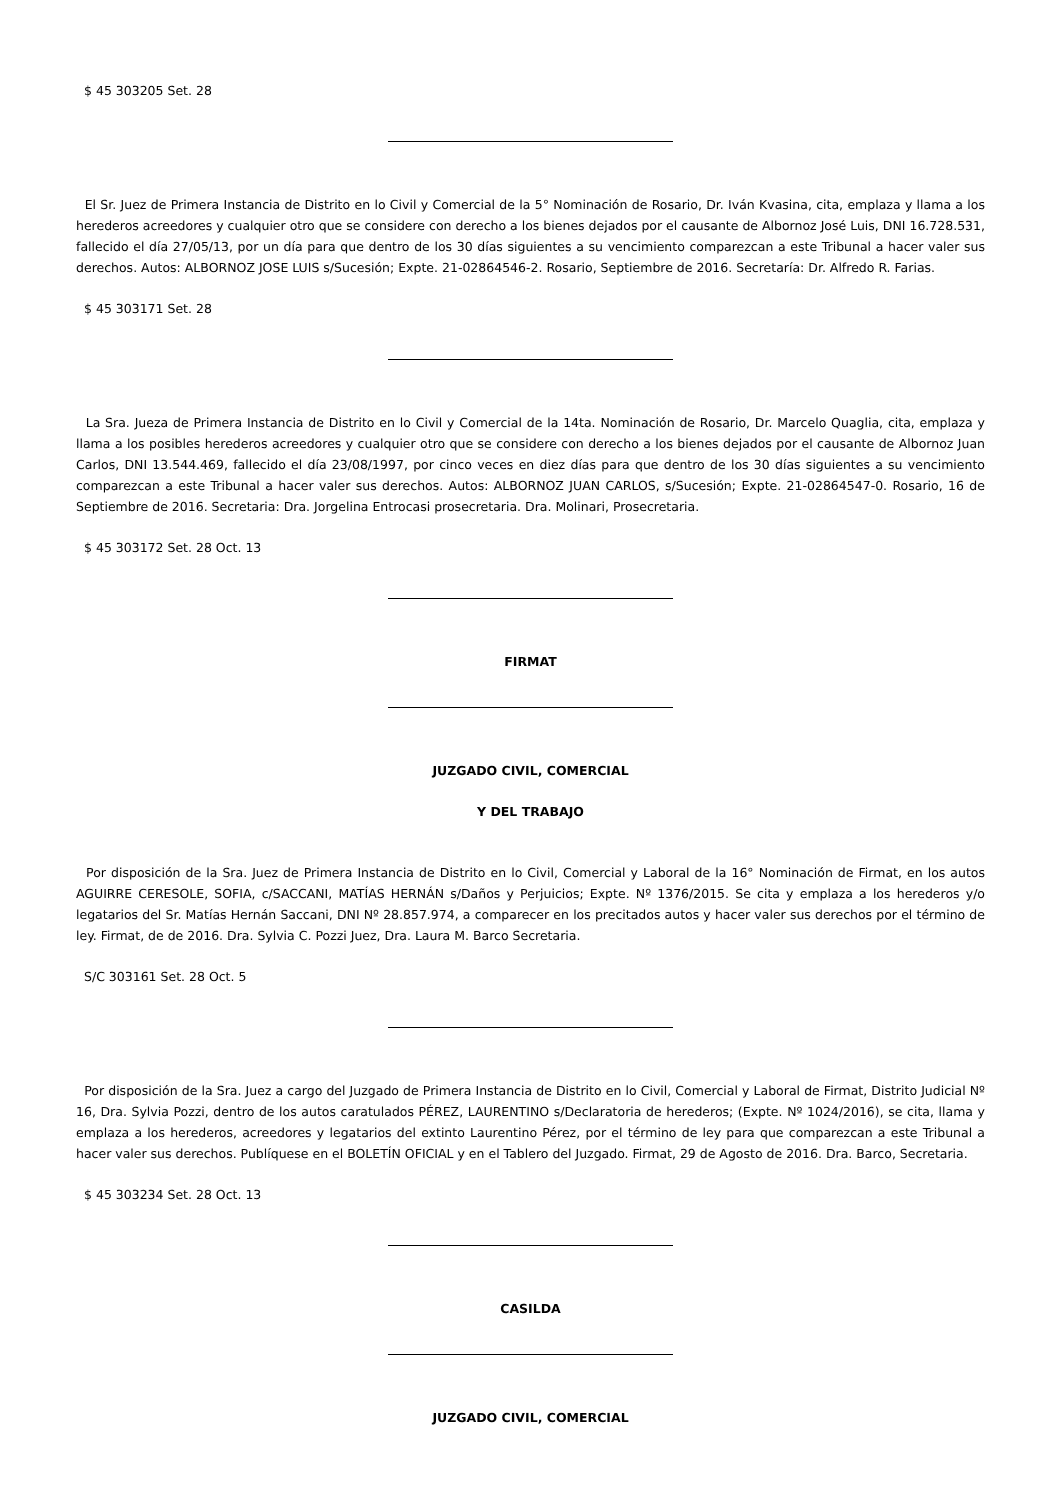$ 45 303205 Set. 28
El Sr. Juez de Primera Instancia de Distrito en lo Civil y Comercial de la 5° Nominación de Rosario, Dr. Iván Kvasina, cita, emplaza y llama a los herederos acreedores y cualquier otro que se considere con derecho a los bienes dejados por el causante de Albornoz José Luis, DNI 16.728.531, fallecido el día 27/05/13, por un día para que dentro de los 30 días siguientes a su vencimiento comparezcan a este Tribunal a hacer valer sus derechos. Autos: ALBORNOZ JOSE LUIS s/Sucesión; Expte. 21-02864546-2. Rosario, Septiembre de 2016. Secretaría: Dr. Alfredo R. Farias.
$ 45 303171 Set. 28
La Sra. Jueza de Primera Instancia de Distrito en lo Civil y Comercial de la 14ta. Nominación de Rosario, Dr. Marcelo Quaglia, cita, emplaza y llama a los posibles herederos acreedores y cualquier otro que se considere con derecho a los bienes dejados por el causante de Albornoz Juan Carlos, DNI 13.544.469, fallecido el día 23/08/1997, por cinco veces en diez días para que dentro de los 30 días siguientes a su vencimiento comparezcan a este Tribunal a hacer valer sus derechos. Autos: ALBORNOZ JUAN CARLOS, s/Sucesión; Expte. 21-02864547-0. Rosario, 16 de Septiembre de 2016. Secretaria: Dra. Jorgelina Entrocasi prosecretaria. Dra. Molinari, Prosecretaria.
$ 45 303172 Set. 28 Oct. 13
FIRMAT
JUZGADO CIVIL, COMERCIAL
Y DEL TRABAJO
Por disposición de la Sra. Juez de Primera Instancia de Distrito en lo Civil, Comercial y Laboral de la 16° Nominación de Firmat, en los autos AGUIRRE CERESOLE, SOFIA, c/SACCANI, MATÍAS HERNÁN s/Daños y Perjuicios; Expte. Nº 1376/2015. Se cita y emplaza a los herederos y/o legatarios del Sr. Matías Hernán Saccani, DNI Nº 28.857.974, a comparecer en los precitados autos y hacer valer sus derechos por el término de ley. Firmat, de de 2016. Dra. Sylvia C. Pozzi Juez, Dra. Laura M. Barco Secretaria.
S/C 303161 Set. 28 Oct. 5
Por disposición de la Sra. Juez a cargo del Juzgado de Primera Instancia de Distrito en lo Civil, Comercial y Laboral de Firmat, Distrito Judicial Nº 16, Dra. Sylvia Pozzi, dentro de los autos caratulados PÉREZ, LAURENTINO s/Declaratoria de herederos; (Expte. Nº 1024/2016), se cita, llama y emplaza a los herederos, acreedores y legatarios del extinto Laurentino Pérez, por el término de ley para que comparezcan a este Tribunal a hacer valer sus derechos. Publíquese en el BOLETÍN OFICIAL y en el Tablero del Juzgado. Firmat, 29 de Agosto de 2016. Dra. Barco, Secretaria.
$ 45 303234 Set. 28 Oct. 13
CASILDA
JUZGADO CIVIL, COMERCIAL